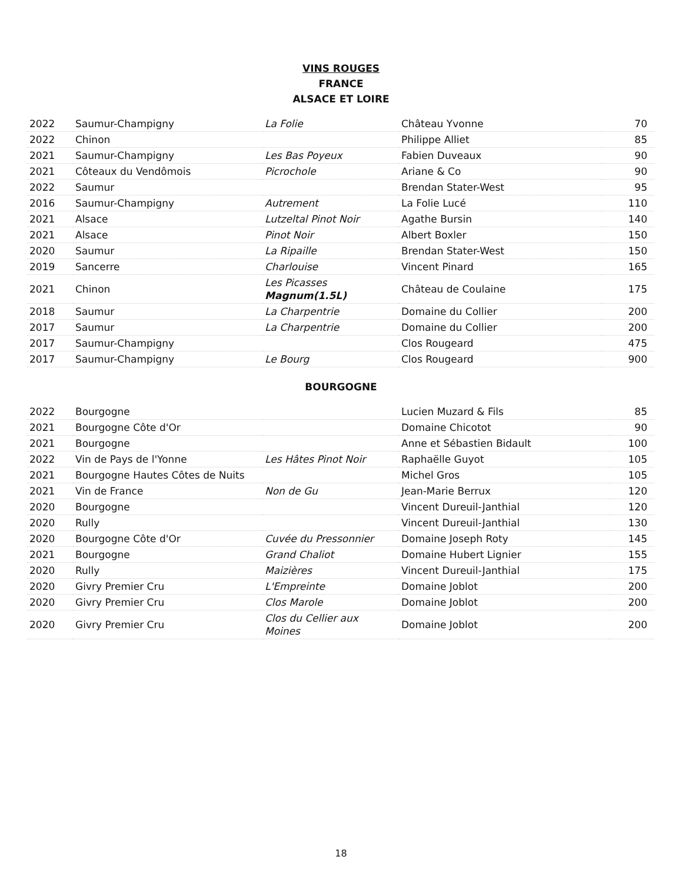VINS ROUGES
FRANCE
ALSACE ET LOIRE
| 2022 | Saumur-Champigny | La Folie | Château Yvonne | 70 |
| 2022 | Chinon | | Philippe Alliet | 85 |
| 2021 | Saumur-Champigny | Les Bas Poyeux | Fabien Duveaux | 90 |
| 2021 | Côteaux du Vendômois | Picrochole | Ariane & Co | 90 |
| 2022 | Saumur | | Brendan Stater-West | 95 |
| 2016 | Saumur-Champigny | Autrement | La Folie Lucé | 110 |
| 2021 | Alsace | Lutzeltal Pinot Noir | Agathe Bursin | 140 |
| 2021 | Alsace | Pinot Noir | Albert Boxler | 150 |
| 2020 | Saumur | La Ripaille | Brendan Stater-West | 150 |
| 2019 | Sancerre | Charlouise | Vincent Pinard | 165 |
| 2021 | Chinon | Les Picasses Magnum(1.5L) | Château de Coulaine | 175 |
| 2018 | Saumur | La Charpentrie | Domaine du Collier | 200 |
| 2017 | Saumur | La Charpentrie | Domaine du Collier | 200 |
| 2017 | Saumur-Champigny | | Clos Rougeard | 475 |
| 2017 | Saumur-Champigny | Le Bourg | Clos Rougeard | 900 |
BOURGOGNE
| 2022 | Bourgogne | | Lucien Muzard & Fils | 85 |
| 2021 | Bourgogne Côte d'Or | | Domaine Chicotot | 90 |
| 2021 | Bourgogne | | Anne et Sébastien Bidault | 100 |
| 2022 | Vin de Pays de l'Yonne | Les Hâtes Pinot Noir | Raphaëlle Guyot | 105 |
| 2021 | Bourgogne Hautes Côtes de Nuits | | Michel Gros | 105 |
| 2021 | Vin de France | Non de Gu | Jean-Marie Berrux | 120 |
| 2020 | Bourgogne | | Vincent Dureuil-Janthial | 120 |
| 2020 | Rully | | Vincent Dureuil-Janthial | 130 |
| 2020 | Bourgogne Côte d'Or | Cuvée du Pressonnier | Domaine Joseph Roty | 145 |
| 2021 | Bourgogne | Grand Chaliot | Domaine Hubert Lignier | 155 |
| 2020 | Rully | Maizières | Vincent Dureuil-Janthial | 175 |
| 2020 | Givry Premier Cru | L'Empreinte | Domaine Joblot | 200 |
| 2020 | Givry Premier Cru | Clos Marole | Domaine Joblot | 200 |
| 2020 | Givry Premier Cru | Clos du Cellier aux Moines | Domaine Joblot | 200 |
18